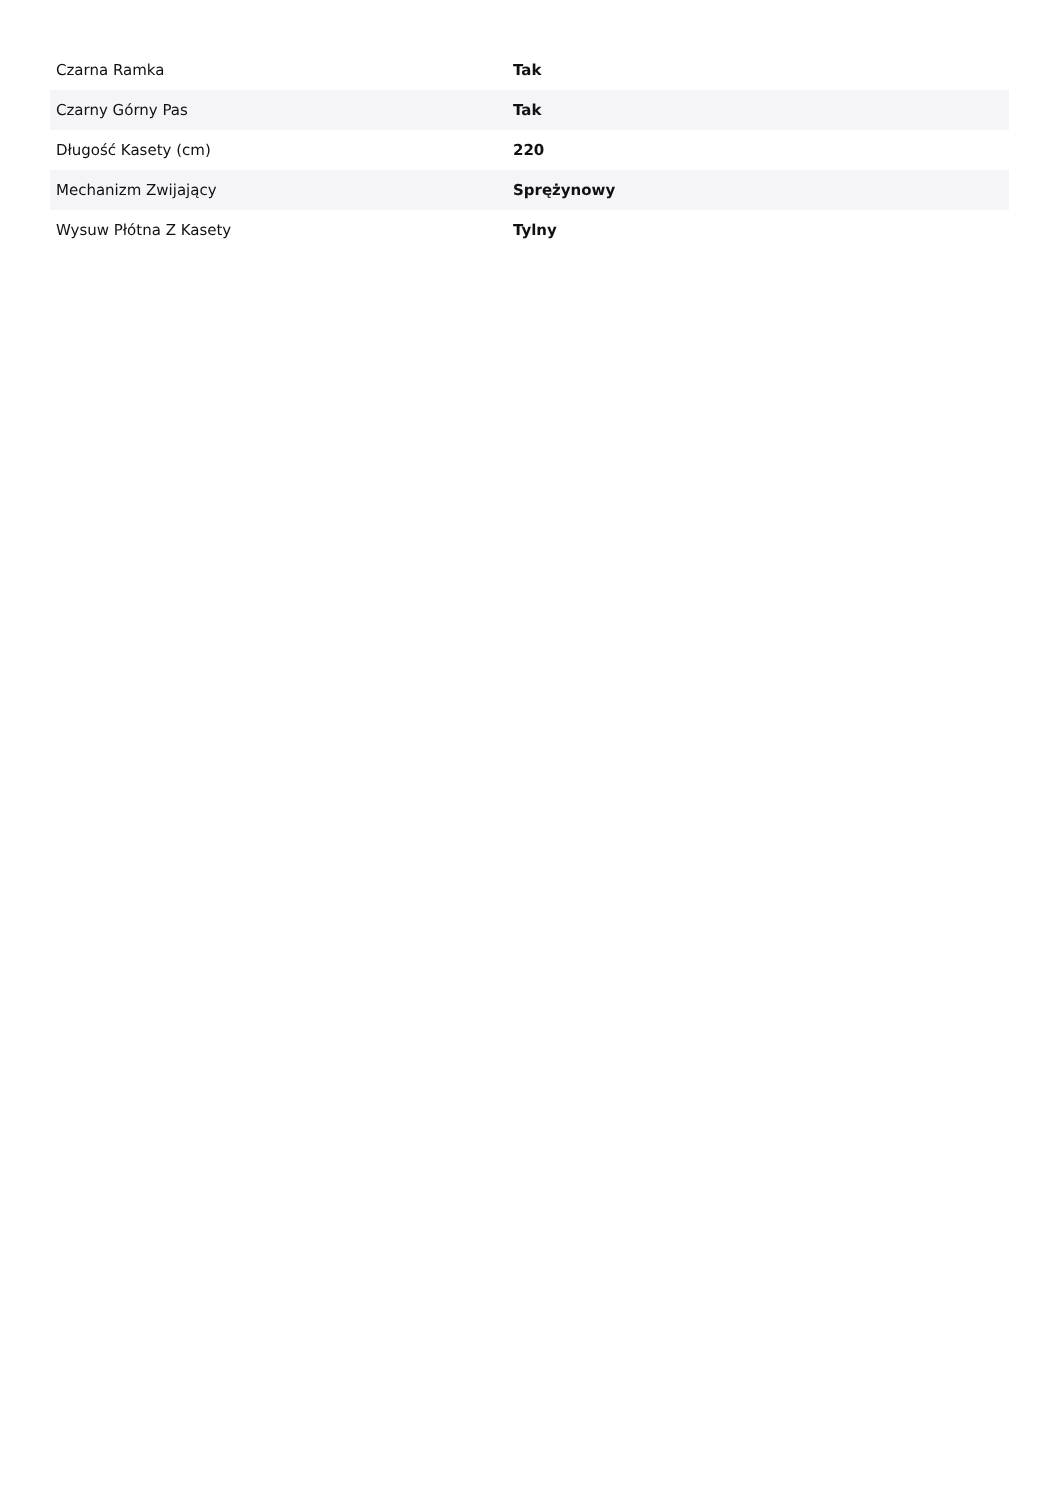| Czarna Ramka | Tak |
| Czarny Górny Pas | Tak |
| Długość Kasety (cm) | 220 |
| Mechanizm Zwijający | Sprężynowy |
| Wysuw Płótna Z Kasety | Tylny |